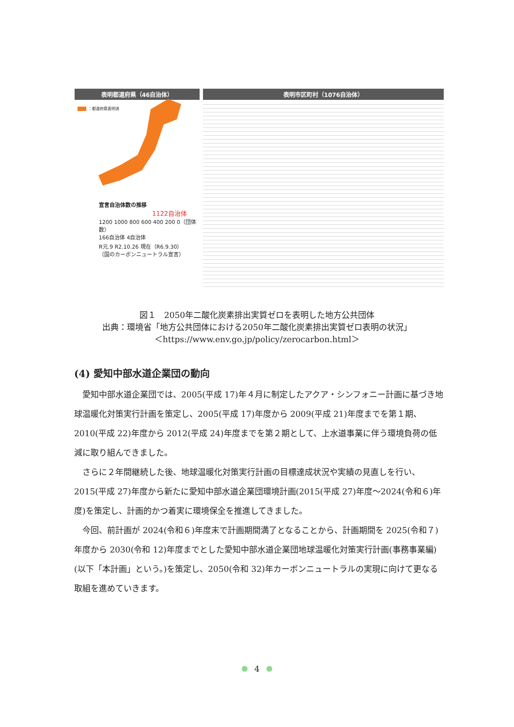表明都道府県（46自治体）
：都道府県表明済
宣言自治体数の推移
1122自治体
1200 1000 800 600 400 200 0（団体数）
166自治体 4自治体
R元.9 R2.10.26 現在（R6.9.30）
（国のカーボンニュートラル宣言）
表明市区町村（1076自治体）
図１　2050年二酸化炭素排出実質ゼロを表明した地方公共団体
出典：環境省「地方公共団体における2050年二酸化炭素排出実質ゼロ表明の状況」
＜https://www.env.go.jp/policy/zerocarbon.html＞
(4) 愛知中部水道企業団の動向
愛知中部水道企業団では、2005(平成 17)年４月に制定したアクア・シンフォニー計画に基づき地球温暖化対策実行計画を策定し、2005(平成 17)年度から 2009(平成 21)年度までを第１期、2010(平成 22)年度から 2012(平成 24)年度までを第２期として、上水道事業に伴う環境負荷の低減に取り組んできました。
さらに２年間継続した後、地球温暖化対策実行計画の目標達成状況や実績の見直しを行い、2015(平成 27)年度から新たに愛知中部水道企業団環境計画(2015(平成 27)年度～2024(令和６)年度)を策定し、計画的かつ着実に環境保全を推進してきました。
今回、前計画が 2024(令和６)年度末で計画期間満了となることから、計画期間を 2025(令和７)年度から 2030(令和 12)年度までとした愛知中部水道企業団地球温暖化対策実行計画(事務事業編)(以下「本計画」という。)を策定し、2050(令和 32)年カーボンニュートラルの実現に向けて更なる取組を進めていきます。
4